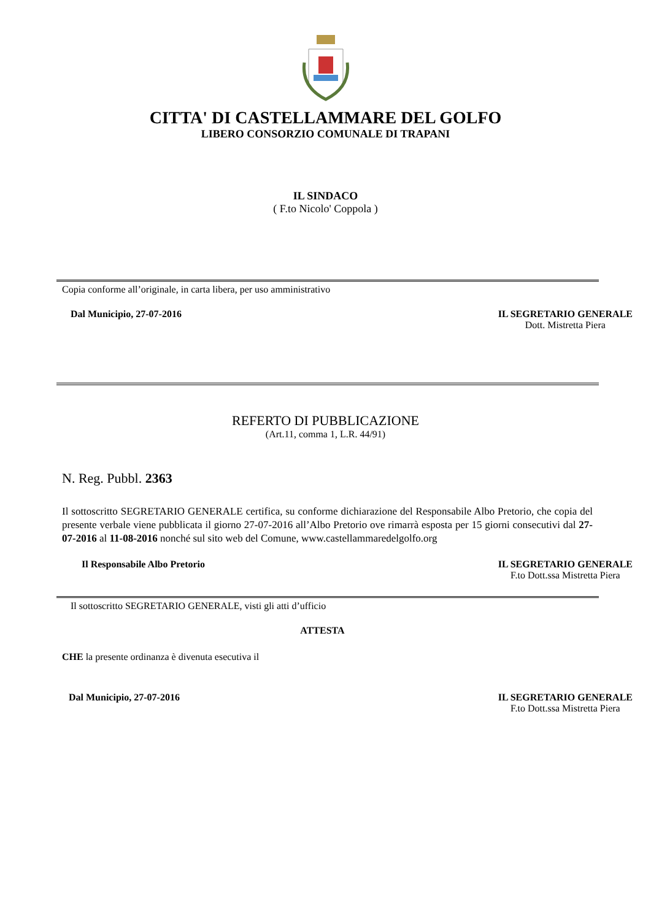CITTA' DI CASTELLAMMARE DEL GOLFO
LIBERO CONSORZIO COMUNALE DI TRAPANI
IL SINDACO
( F.to Nicolo' Coppola )
Copia conforme all’originale, in carta libera, per uso amministrativo
Dal Municipio, 27-07-2016 IL SEGRETARIO GENERALE
Dott. Mistretta Piera
REFERTO DI PUBBLICAZIONE
(Art.11, comma 1, L.R. 44/91)
N. Reg. Pubbl. 2363
Il sottoscritto SEGRETARIO GENERALE certifica, su conforme dichiarazione del Responsabile Albo Pretorio, che copia del presente verbale viene pubblicata il giorno 27-07-2016 all’Albo Pretorio ove rimarrà esposta per 15 giorni consecutivi dal 27-07-2016 al 11-08-2016 nonché sul sito web del Comune, www.castellammaredelgolfo.org
Il Responsabile Albo Pretorio IL SEGRETARIO GENERALE
F.to Dott.ssa Mistretta Piera
Il sottoscritto SEGRETARIO GENERALE, visti gli atti d’ufficio
ATTESTA
CHE la presente ordinanza è divenuta esecutiva il
Dal Municipio, 27-07-2016 IL SEGRETARIO GENERALE
F.to Dott.ssa Mistretta Piera